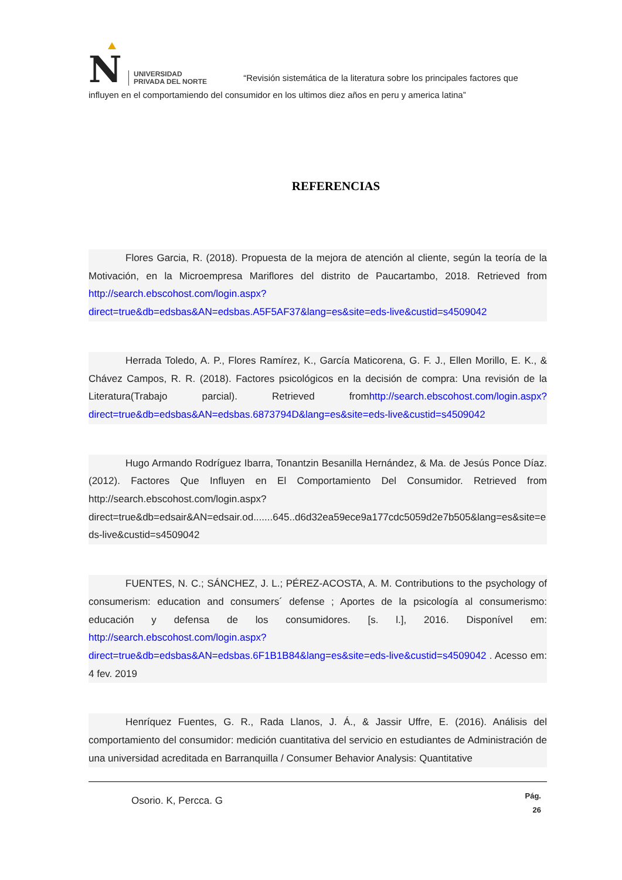N UNIVERSIDAD
PRIVADA DEL NORTE “Revisión sistemática de la literatura sobre los principales factores que influyen en el comportamiendo del consumidor en los ultimos diez años en peru y america latina”
REFERENCIAS
Flores Garcia, R. (2018). Propuesta de la mejora de atención al cliente, según la teoría de la Motivación, en la Microempresa Mariflores del distrito de Paucartambo, 2018. Retrieved from http://search.ebscohost.com/login.aspx?direct=true&db=edsbas&AN=edsbas.A5F5AF37&lang=es&site=eds-live&custid=s4509042
Herrada Toledo, A. P., Flores Ramírez, K., García Maticorena, G. F. J., Ellen Morillo, E. K., & Chávez Campos, R. R. (2018). Factores psicológicos en la decisión de compra: Una revisión de la Literatura(Trabajo parcial). Retrieved fromhttp://search.ebscohost.com/login.aspx?direct=true&db=edsbas&AN=edsbas.6873794D&lang=es&site=eds-live&custid=s4509042
Hugo Armando Rodríguez Ibarra, Tonantzin Besanilla Hernández, & Ma. de Jesús Ponce Díaz. (2012). Factores Que Influyen en El Comportamiento Del Consumidor. Retrieved from http://search.ebscohost.com/login.aspx?direct=true&db=edsair&AN=edsair.od.......645..d6d32ea59ece9a177cdc5059d2e7b505&lang=es&site=eds-live&custid=s4509042
FUENTES, N. C.; SÁNCHEZ, J. L.; PÉREZ-ACOSTA, A. M. Contributions to the psychology of consumerism: education and consumers´ defense ; Aportes de la psicología al consumerismo: educación y defensa de los consumidores. [s. l.], 2016. Disponível em: http://search.ebscohost.com/login.aspx?direct=true&db=edsbas&AN=edsbas.6F1B1B84&lang=es&site=eds-live&custid=s4509042 . Acesso em: 4 fev. 2019
Henríquez Fuentes, G. R., Rada Llanos, J. Á., & Jassir Uffre, E. (2016). Análisis del comportamiento del consumidor: medición cuantitativa del servicio en estudiantes de Administración de una universidad acreditada en Barranquilla / Consumer Behavior Analysis: Quantitative
Osorio. K, Percca. G
Pág.
26